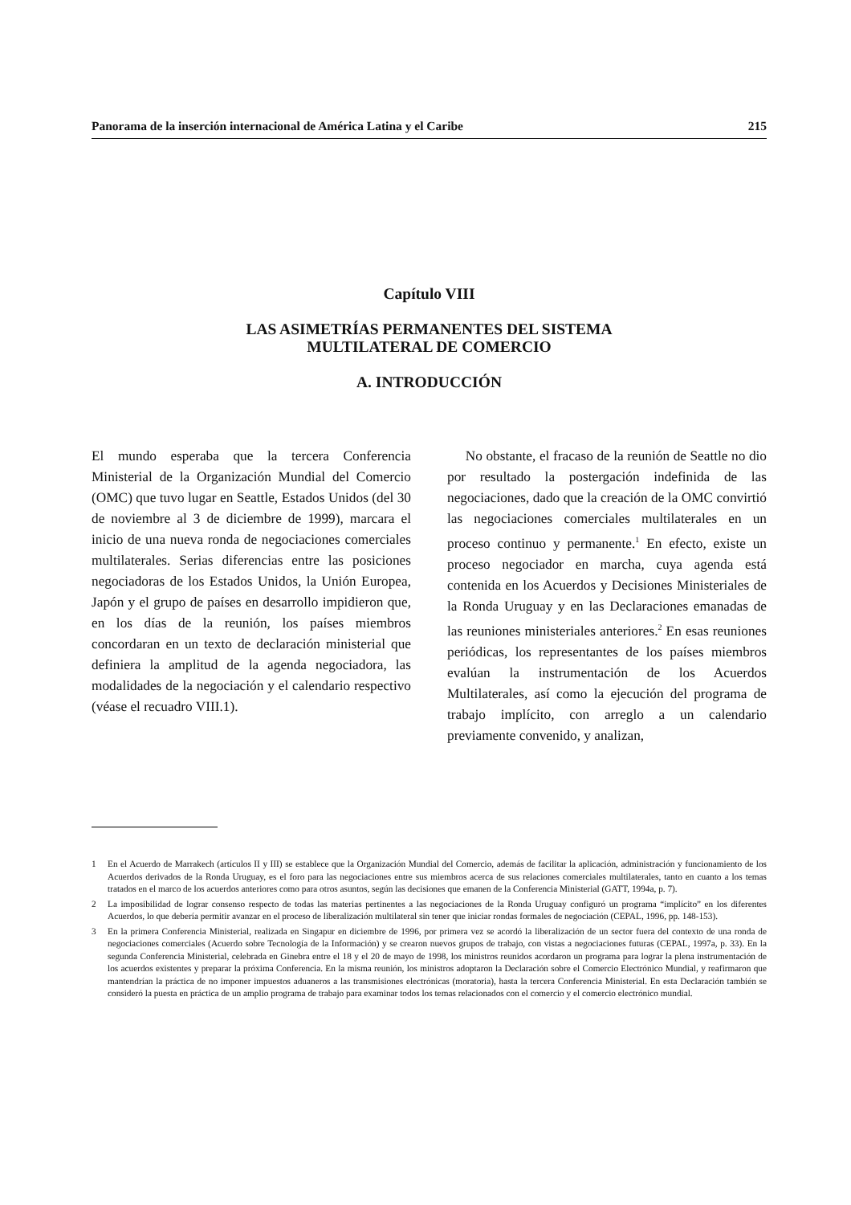Panorama de la inserción internacional de América Latina y el Caribe 215
Capítulo VIII
LAS ASIMETRÍAS PERMANENTES DEL SISTEMA
MULTILATERAL DE COMERCIO
A. INTRODUCCIÓN
El mundo esperaba que la tercera Conferencia Ministerial de la Organización Mundial del Comercio (OMC) que tuvo lugar en Seattle, Estados Unidos (del 30 de noviembre al 3 de diciembre de 1999), marcara el inicio de una nueva ronda de negociaciones comerciales multilaterales. Serias diferencias entre las posiciones negociadoras de los Estados Unidos, la Unión Europea, Japón y el grupo de países en desarrollo impidieron que, en los días de la reunión, los países miembros concordaran en un texto de declaración ministerial que definiera la amplitud de la agenda negociadora, las modalidades de la negociación y el calendario respectivo (véase el recuadro VIII.1).
No obstante, el fracaso de la reunión de Seattle no dio por resultado la postergación indefinida de las negociaciones, dado que la creación de la OMC convirtió las negociaciones comerciales multilaterales en un proceso continuo y permanente.<sup>1</sup> En efecto, existe un proceso negociador en marcha, cuya agenda está contenida en los Acuerdos y Decisiones Ministeriales de la Ronda Uruguay y en las Declaraciones emanadas de las reuniones ministeriales anteriores.<sup>2</sup> En esas reuniones periódicas, los representantes de los países miembros evalúan la instrumentación de los Acuerdos Multilaterales, así como la ejecución del programa de trabajo implícito, con arreglo a un calendario previamente convenido, y analizan,
1 En el Acuerdo de Marrakech (artículos II y III) se establece que la Organización Mundial del Comercio, además de facilitar la aplicación, administración y funcionamiento de los Acuerdos derivados de la Ronda Uruguay, es el foro para las negociaciones entre sus miembros acerca de sus relaciones comerciales multilaterales, tanto en cuanto a los temas tratados en el marco de los acuerdos anteriores como para otros asuntos, según las decisiones que emanen de la Conferencia Ministerial (GATT, 1994a, p. 7).
2 La imposibilidad de lograr consenso respecto de todas las materias pertinentes a las negociaciones de la Ronda Uruguay configuró un programa “implícito” en los diferentes Acuerdos, lo que debería permitir avanzar en el proceso de liberalización multilateral sin tener que iniciar rondas formales de negociación (CEPAL, 1996, pp. 148-153).
3 En la primera Conferencia Ministerial, realizada en Singapur en diciembre de 1996, por primera vez se acordó la liberalización de un sector fuera del contexto de una ronda de negociaciones comerciales (Acuerdo sobre Tecnología de la Información) y se crearon nuevos grupos de trabajo, con vistas a negociaciones futuras (CEPAL, 1997a, p. 33). En la segunda Conferencia Ministerial, celebrada en Ginebra entre el 18 y el 20 de mayo de 1998, los ministros reunidos acordaron un programa para lograr la plena instrumentación de los acuerdos existentes y preparar la próxima Conferencia. En la misma reunión, los ministros adoptaron la Declaración sobre el Comercio Electrónico Mundial, y reafirmaron que mantendrían la práctica de no imponer impuestos aduaneros a las transmisiones electrónicas (moratoria), hasta la tercera Conferencia Ministerial. En esta Declaración también se consideró la puesta en práctica de un amplio programa de trabajo para examinar todos los temas relacionados con el comercio y el comercio electrónico mundial.